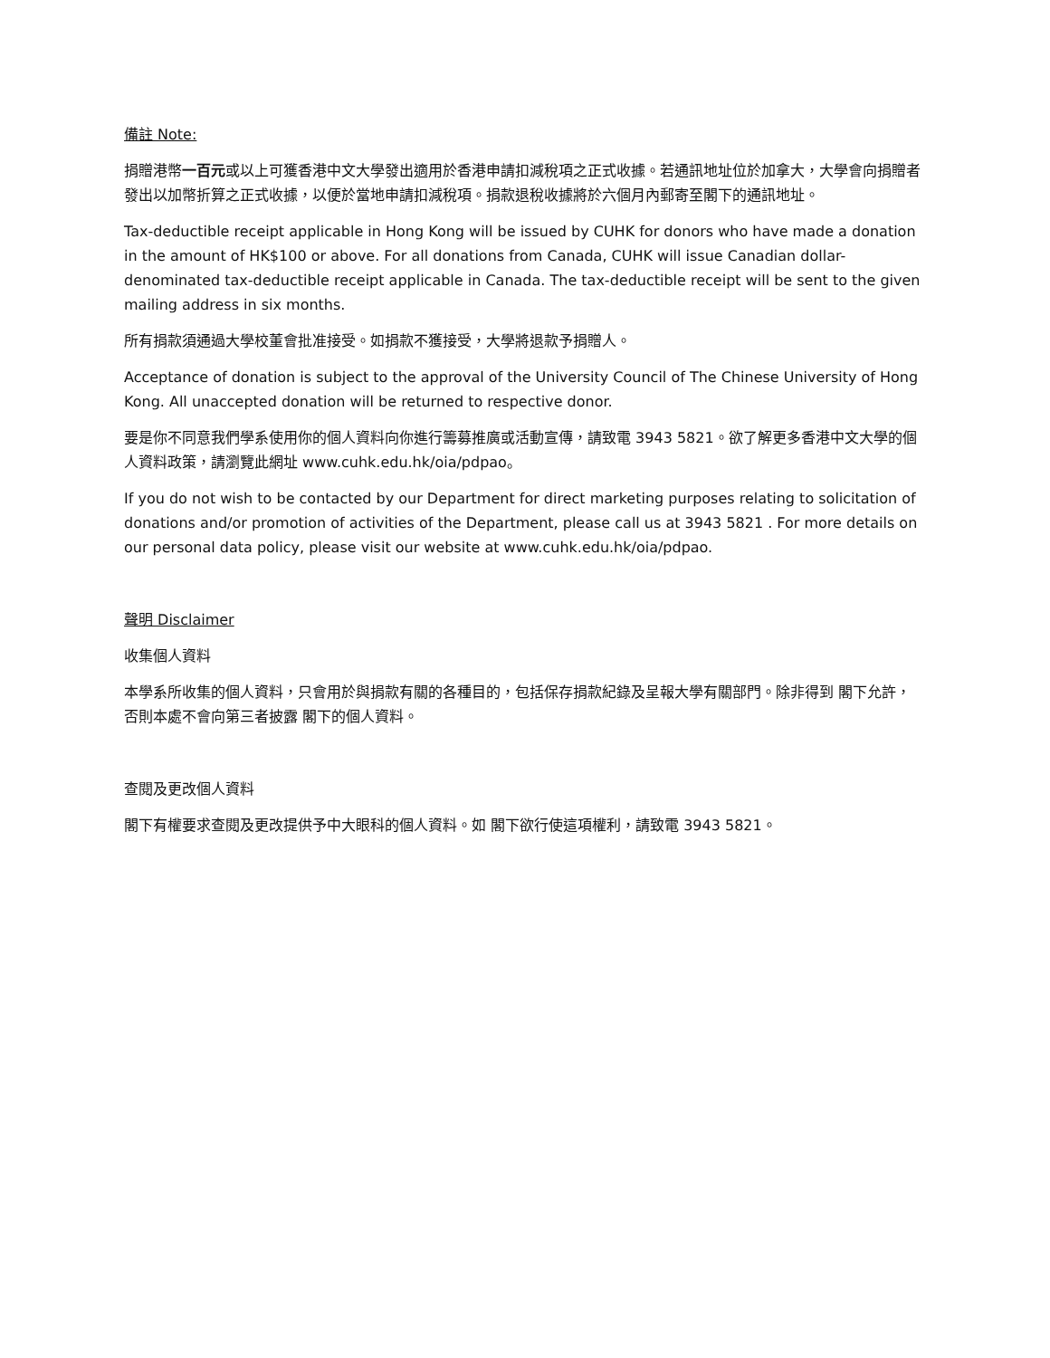備註 Note:
捐贈港幣一百元或以上可獲香港中文大學發出適用於香港申請扣減稅項之正式收據。若通訊地址位於加拿大，大學會向捐贈者發出以加幣折算之正式收據，以便於當地申請扣減稅項。捐款退稅收據將於六個月內郵寄至閣下的通訊地址。
Tax-deductible receipt applicable in Hong Kong will be issued by CUHK for donors who have made a donation in the amount of HK$100 or above. For all donations from Canada, CUHK will issue Canadian dollar-denominated tax-deductible receipt applicable in Canada. The tax-deductible receipt will be sent to the given mailing address in six months.
所有捐款須通過大學校董會批准接受。如捐款不獲接受，大學將退款予捐贈人。
Acceptance of donation is subject to the approval of the University Council of The Chinese University of Hong Kong. All unaccepted donation will be returned to respective donor.
要是你不同意我們學系使用你的個人資料向你進行籌募推廣或活動宣傳，請致電 3943 5821。欲了解更多香港中文大學的個人資料政策，請瀏覽此網址 www.cuhk.edu.hk/oia/pdpao。
If you do not wish to be contacted by our Department for direct marketing purposes relating to solicitation of donations and/or promotion of activities of the Department, please call us at 3943 5821 . For more details on our personal data policy, please visit our website at www.cuhk.edu.hk/oia/pdpao.
聲明 Disclaimer
收集個人資料
本學系所收集的個人資料，只會用於與捐款有關的各種目的，包括保存捐款紀錄及呈報大學有關部門。除非得到 閣下允許，否則本處不會向第三者披露 閣下的個人資料。
查閱及更改個人資料
閣下有權要求查閱及更改提供予中大眼科的個人資料。如 閣下欲行使這項權利，請致電 3943 5821。